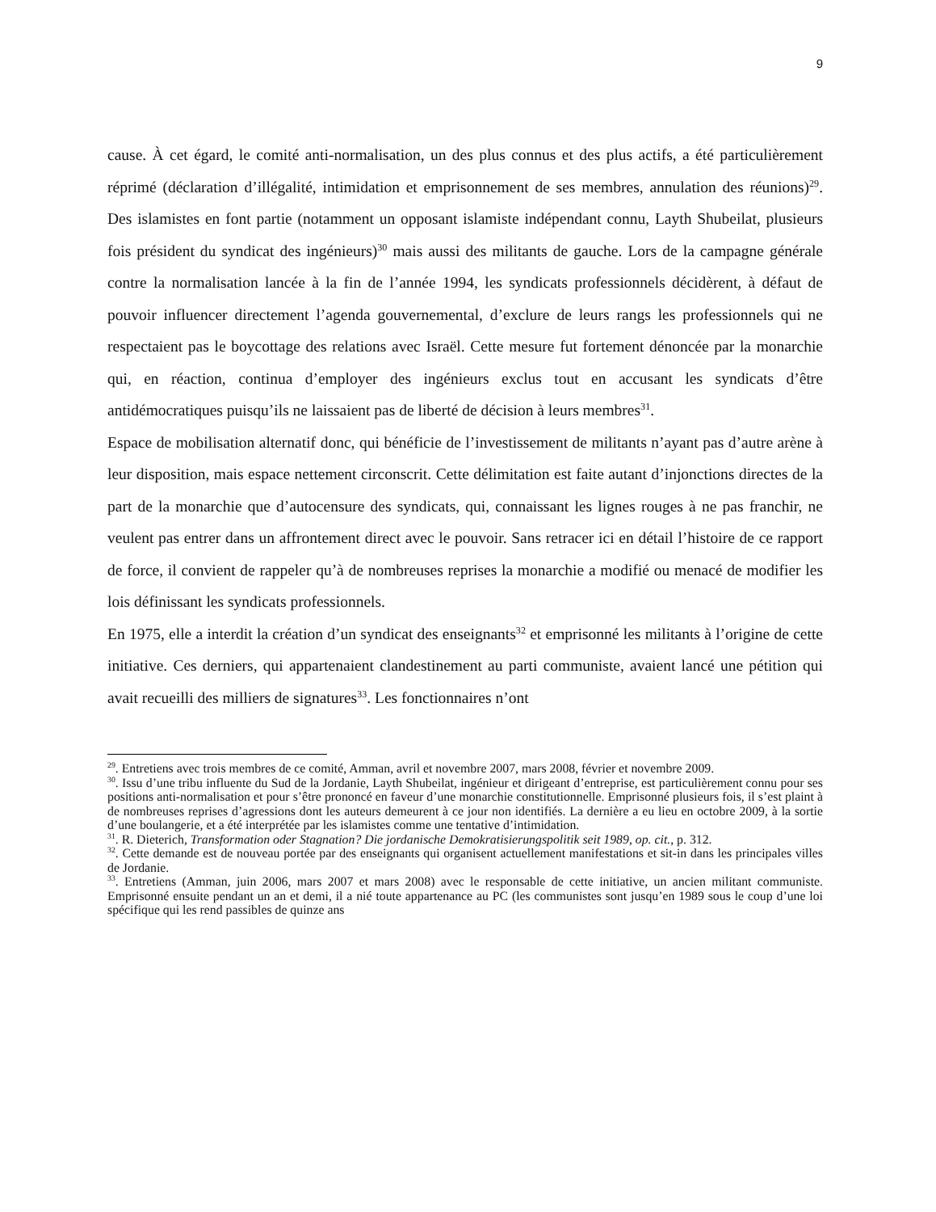9
cause. À cet égard, le comité anti-normalisation, un des plus connus et des plus actifs, a été particulièrement réprimé (déclaration d’illégalité, intimidation et emprisonnement de ses membres, annulation des réunions)<sup>29</sup>. Des islamistes en font partie (notamment un opposant islamiste indépendant connu, Layth Shubeilat, plusieurs fois président du syndicat des ingénieurs)<sup>30</sup> mais aussi des militants de gauche. Lors de la campagne générale contre la normalisation lancée à la fin de l’année 1994, les syndicats professionnels décidèrent, à défaut de pouvoir influencer directement l’agenda gouvernemental, d’exclure de leurs rangs les professionnels qui ne respectaient pas le boycottage des relations avec Israël. Cette mesure fut fortement dénoncée par la monarchie qui, en réaction, continua d’employer des ingénieurs exclus tout en accusant les syndicats d’être antidémocratiques puisqu’ils ne laissaient pas de liberté de décision à leurs membres<sup>31</sup>.
Espace de mobilisation alternatif donc, qui bénéficie de l’investissement de militants n’ayant pas d’autre arène à leur disposition, mais espace nettement circonscrit. Cette délimitation est faite autant d’injonctions directes de la part de la monarchie que d’autocensure des syndicats, qui, connaissant les lignes rouges à ne pas franchir, ne veulent pas entrer dans un affrontement direct avec le pouvoir. Sans retracer ici en détail l’histoire de ce rapport de force, il convient de rappeler qu’à de nombreuses reprises la monarchie a modifié ou menacé de modifier les lois définissant les syndicats professionnels.
En 1975, elle a interdit la création d’un syndicat des enseignants<sup>32</sup> et emprisonné les militants à l’origine de cette initiative. Ces derniers, qui appartenaient clandestinement au parti communiste, avaient lancé une pétition qui avait recueilli des milliers de signatures<sup>33</sup>. Les fonctionnaires n’ont
<sup>29</sup>. Entretiens avec trois membres de ce comité, Amman, avril et novembre 2007, mars 2008, février et novembre 2009.
<sup>30</sup>. Issu d’une tribu influente du Sud de la Jordanie, Layth Shubeilat, ingénieur et dirigeant d’entreprise, est particulièrement connu pour ses positions anti-normalisation et pour s’être prononcé en faveur d’une monarchie constitutionnelle. Emprisonné plusieurs fois, il s’est plaint à de nombreuses reprises d’agressions dont les auteurs demeurent à ce jour non identifiés. La dernière a eu lieu en octobre 2009, à la sortie d’une boulangerie, et a été interprétée par les islamistes comme une tentative d’intimidation.
<sup>31</sup>. R. Dieterich, Transformation oder Stagnation? Die jordanische Demokratisierungspolitik seit 1989, op. cit., p. 312.
<sup>32</sup>. Cette demande est de nouveau portée par des enseignants qui organisent actuellement manifestations et sit-in dans les principales villes de Jordanie.
<sup>33</sup>. Entretiens (Amman, juin 2006, mars 2007 et mars 2008) avec le responsable de cette initiative, un ancien militant communiste. Emprisonné ensuite pendant un an et demi, il a nié toute appartenance au PC (les communistes sont jusqu’en 1989 sous le coup d’une loi spécifique qui les rend passibles de quinze ans